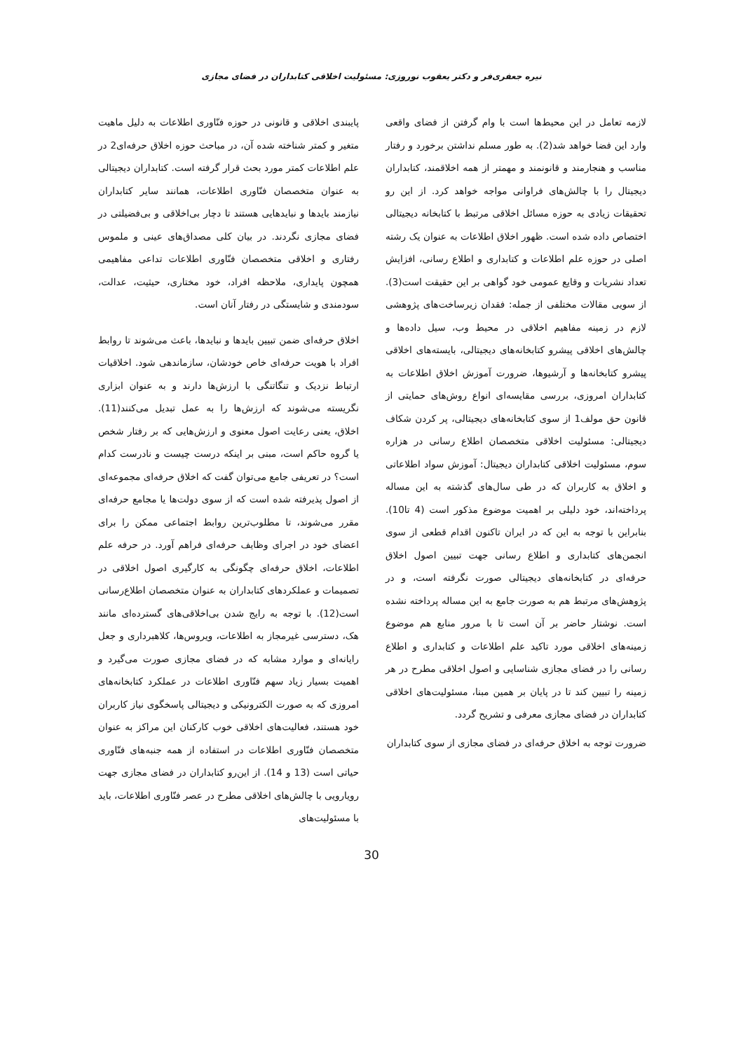نیره جعفری‌فر و دکتر یعقوب نوروزی: مسئولیت اخلاقی کتابداران در فضای مجازی
لازمه تعامل در این محیط‌ها است با وام گرفتن از فضای واقعی وارد این فضا خواهد شد(2). به طور مسلم نداشتن برخورد و رفتار مناسب و هنجارمند و قانونمند و مهمتر از همه اخلاقمند، کتابداران دیجیتال را با چالش‌های فراوانی مواجه خواهد کرد. از این رو تحقیقات زیادی به حوزه مسائل اخلاقی مرتبط با کتابخانه دیجیتالی اختصاص داده شده است. ظهور اخلاق اطلاعات به عنوان یک رشته اصلی در حوزه علم اطلاعات و کتابداری و اطلاع رسانی، افزایش تعداد نشریات و وقایع عمومی خود گواهی بر این حقیقت است(3). از سویی مقالات مختلفی از جمله: فقدان زیرساخت‌های پژوهشی لازم در زمینه مفاهیم اخلاقی در محیط وب، سیل داده‌ها و چالش‌های اخلاقی پیشرو کتابخانه‌های دیجیتالی، بایسته‌های اخلاقی پیشرو کتابخانه‌ها و آرشیوها، ضرورت آموزش اخلاق اطلاعات به کتابداران امروزی، بررسی مقایسه‌ای انواع روش‌های حمایتی از قانون حق مولف1 از سوی کتابخانه‌های دیجیتالی، پر کردن شکاف دیجیتالی: مسئولیت اخلاقی متخصصان اطلاع رسانی در هزاره سوم، مسئولیت اخلاقی کتابداران دیجیتال: آموزش سواد اطلاعاتی و اخلاق به کاربران که در طی سال‌های گذشته به این مساله پرداخته‌اند، خود دلیلی بر اهمیت موضوع مذکور است (4 تا10). بنابراین با توجه به این که در ایران تاکنون اقدام قطعی از سوی انجمن‌های کتابداری و اطلاع رسانی جهت تبیین اصول اخلاق حرفه‌ای در کتابخانه‌های دیجیتالی صورت نگرفته است، و در پژوهش‌های مرتبط هم به صورت جامع به این مساله پرداخته نشده است. نوشتار حاضر بر آن است تا با مرور منابع هم موضوع زمینه‌های اخلاقی مورد تاکید علم اطلاعات و کتابداری و اطلاع رسانی را در فضای مجازی شناسایی و اصول اخلاقی مطرح در هر زمینه را تبیین کند تا در پایان بر همین مبنا، مسئولیت‌های اخلاقی کتابداران در فضای مجازی معرفی و تشریح گردد.
ضرورت توجه به اخلاق حرفه‌ای در فضای مجازی از سوی کتابداران
پایبندی اخلاقی و قانونی در حوزه فنّاوری اطلاعات به دلیل ماهیت متغیر و کمتر شناخته شده آن، در مباحث حوزه اخلاق حرفه‌ای2 در علم اطلاعات کمتر مورد بحث قرار گرفته است. کتابداران دیجیتالی به عنوان متخصصان فنّاوری اطلاعات، همانند سایر کتابداران نیازمند بایدها و نبایدهایی هستند تا دچار بی‌اخلاقی و بی‌فضیلتی در فضای مجازی نگردند. در بیان کلی مصداق‌های عینی و ملموس رفتاری و اخلاقی متخصصان فنّاوری اطلاعات تداعی مفاهیمی همچون پایداری، ملاحظه افراد، خود مختاری، حیثیت، عدالت، سودمندی و شایستگی در رفتار آنان است.
اخلاق حرفه‌ای ضمن تبیین بایدها و نبایدها، باعث می‌شوند تا روابط افراد با هویت حرفه‌ای خاص خودشان، سازماندهی شود. اخلاقیات ارتباط نزدیک و تنگاتنگی با ارزش‌ها دارند و به عنوان ابزاری نگریسته می‌شوند که ارزش‌ها را به عمل تبدیل می‌کنند(11). اخلاق، یعنی رعایت اصول معنوی و ارزش‌هایی که بر رفتار شخص یا گروه حاکم است، مبنی بر اینکه درست چیست و نادرست کدام است؟ در تعریفی جامع می‌توان گفت که اخلاق حرفه‌ای مجموعه‌ای از اصول پذیرفته شده است که از سوی دولت‌ها یا مجامع حرفه‌ای مقرر می‌شوند، تا مطلوب‌ترین روابط اجتماعی ممکن را برای اعضای خود در اجرای وظایف حرفه‌ای فراهم آورد. در حرفه علم اطلاعات، اخلاق حرفه‌ای چگونگی به کارگیری اصول اخلاقی در تصمیمات و عملکردهای کتابداران به عنوان متخصصان اطلاع‌رسانی است(12). با توجه به رایج شدن بی‌اخلاقی‌های گسترده‌ای مانند هک، دسترسی غیرمجاز به اطلاعات، ویروس‌ها، کلاهبرداری و جعل رایانه‌ای و موارد مشابه که در فضای مجازی صورت می‌گیرد و اهمیت بسیار زیاد سهم فنّاوری اطلاعات در عملکرد کتابخانه‌های امروزی که به صورت الکترونیکی و دیجیتالی پاسخگوی نیاز کاربران خود هستند، فعالیت‌های اخلاقی خوب کارکنان این مراکز به عنوان متخصصان فنّاوری اطلاعات در استفاده از همه جنبه‌های فنّاوری حیاتی است (13 و 14). از این‌رو کتابداران در فضای مجازی جهت رویارویی با چالش‌های اخلاقی مطرح در عصر فنّاوری اطلاعات، باید با مسئولیت‌های
30